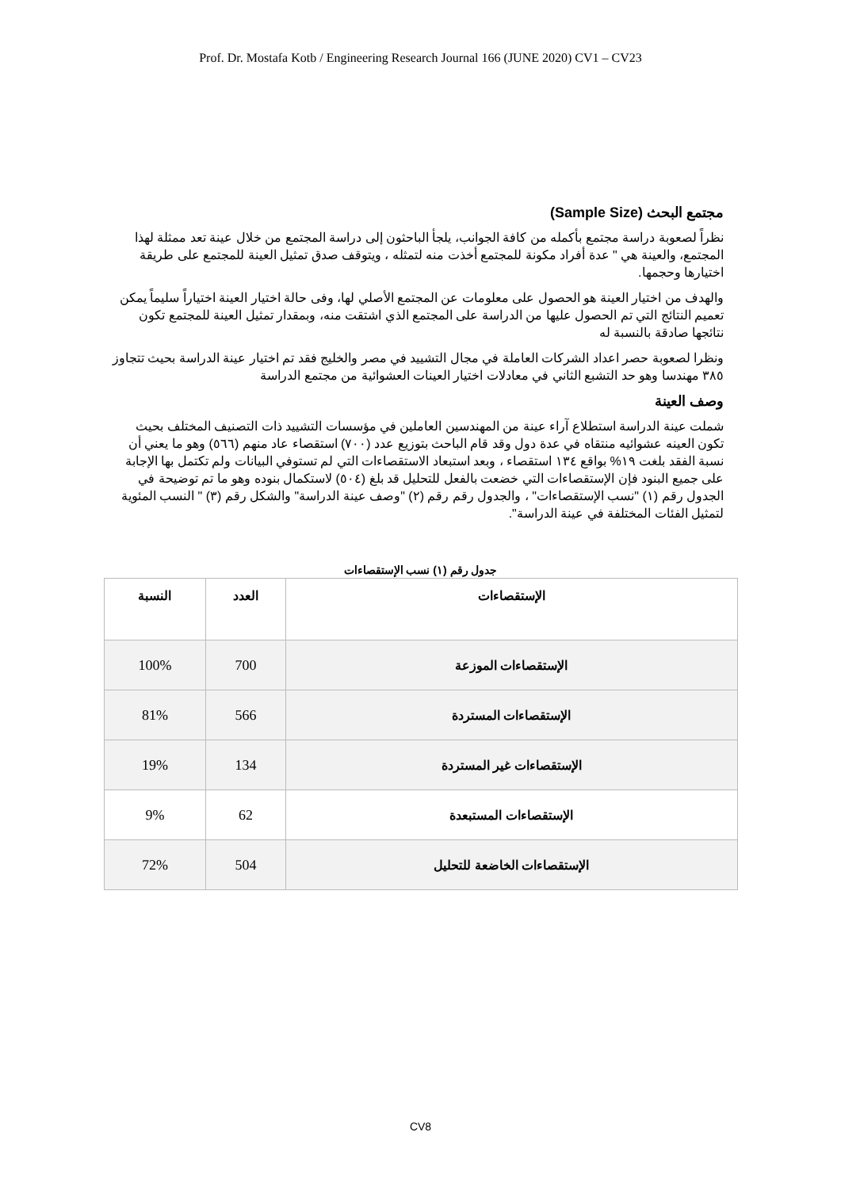Prof. Dr. Mostafa Kotb / Engineering Research Journal 166 (JUNE 2020) CV1 – CV23
مجتمع البحث (Sample Size)
نظراً لصعوبة دراسة مجتمع بأكمله من كافة الجوانب، يلجأ الباحثون إلى دراسة المجتمع من خلال عينة تعد ممثلة لهذا المجتمع، والعينة هي " عدة أفراد مكونة للمجتمع أخذت منه لتمثله ، ويتوقف صدق تمثيل العينة للمجتمع على طريقة اختيارها وحجمها.
والهدف من اختيار العينة هو الحصول على معلومات عن المجتمع الأصلي لها، وفى حالة اختيار العينة اختياراً سليماً يمكن تعميم النتائج التي تم الحصول عليها من الدراسة على المجتمع الذي اشتقت منه، وبمقدار تمثيل العينة للمجتمع تكون نتائجها صادقة بالنسبة له
ونظرا لصعوبة حصر اعداد الشركات العاملة في مجال التشييد في مصر والخليج فقد تم اختيار عينة الدراسة بحيث تتجاوز ٣٨٥ مهندسا وهو حد التشبع الثاني في معادلات اختيار العينات العشوائية من مجتمع الدراسة
وصف العينة
شملت عينة الدراسة استطلاع آراء عينة من المهندسين العاملين في مؤسسات التشييد ذات التصنيف المختلف بحيث تكون العينه عشوائيه منتقاه في عدة دول وقد قام الباحث بتوزيع عدد (٧٠٠) استقصاء عاد منهم (٥٦٦) وهو ما يعني أن نسبة الفقد بلغت ١٩% بواقع ١٣٤ استقصاء ، وبعد استبعاد الاستقصاءات التي لم تستوفي البيانات ولم تكتمل بها الإجابة على جميع البنود فإن الإستقصاءات التي خضعت بالفعل للتحليل قد بلغ (٥٠٤) لاستكمال بنوده وهو ما تم توضيحة في الجدول رقم (١) "نسب الإستقصاءات" ، والجدول رقم رقم (٢) "وصف عينة الدراسة" والشكل رقم (٣) " النسب المئوية لتمثيل الفئات المختلفة في عينة الدراسة".
جدول رقم (١) نسب الإستقصاءات
| الإستقصاءات | العدد | النسبة |
| --- | --- | --- |
| الإستقصاءات الموزعة | 700 | 100% |
| الإستقصاءات المستردة | 566 | 81% |
| الإستقصاءات غير المستردة | 134 | 19% |
| الإستقصاءات المستبعدة | 62 | 9% |
| الإستقصاءات الخاضعة للتحليل | 504 | 72% |
CV8